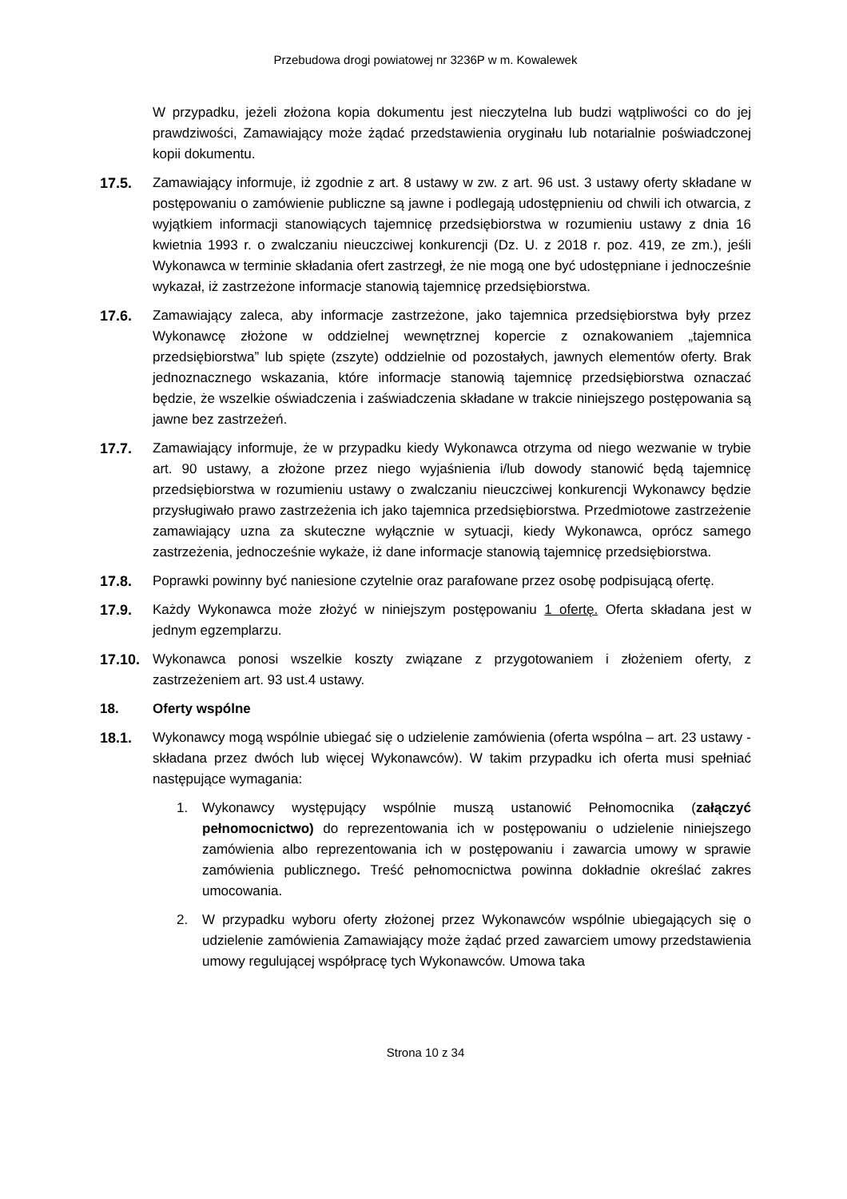Przebudowa drogi powiatowej nr 3236P w m. Kowalewek
W przypadku, jeżeli złożona kopia dokumentu jest nieczytelna lub budzi wątpliwości co do jej prawdziwości, Zamawiający może żądać przedstawienia oryginału lub notarialnie poświadczonej kopii dokumentu.
17.5. Zamawiający informuje, iż zgodnie z art. 8 ustawy w zw. z art. 96 ust. 3 ustawy oferty składane w postępowaniu o zamówienie publiczne są jawne i podlegają udostępnieniu od chwili ich otwarcia, z wyjątkiem informacji stanowiących tajemnicę przedsiębiorstwa w rozumieniu ustawy z dnia 16 kwietnia 1993 r. o zwalczaniu nieuczciwej konkurencji (Dz. U. z 2018 r. poz. 419, ze zm.), jeśli Wykonawca w terminie składania ofert zastrzegł, że nie mogą one być udostępniane i jednocześnie wykazał, iż zastrzeżone informacje stanowią tajemnicę przedsiębiorstwa.
17.6. Zamawiający zaleca, aby informacje zastrzeżone, jako tajemnica przedsiębiorstwa były przez Wykonawcę złożone w oddzielnej wewnętrznej kopercie z oznakowaniem „tajemnica przedsiębiorstwa” lub spięte (zszyte) oddzielnie od pozostałych, jawnych elementów oferty. Brak jednoznacznego wskazania, które informacje stanowią tajemnicę przedsiębiorstwa oznaczać będzie, że wszelkie oświadczenia i zaświadczenia składane w trakcie niniejszego postępowania są jawne bez zastrzeżeń.
17.7. Zamawiający informuje, że w przypadku kiedy Wykonawca otrzyma od niego wezwanie w trybie art. 90 ustawy, a złożone przez niego wyjaśnienia i/lub dowody stanowić będą tajemnicę przedsiębiorstwa w rozumieniu ustawy o zwalczaniu nieuczciwej konkurencji Wykonawcy będzie przysługiwało prawo zastrzeżenia ich jako tajemnica przedsiębiorstwa. Przedmiotowe zastrzeżenie zamawiający uzna za skuteczne wyłącznie w sytuacji, kiedy Wykonawca, oprócz samego zastrzeżenia, jednocześnie wykaże, iż dane informacje stanowią tajemnicę przedsiębiorstwa.
17.8. Poprawki powinny być naniesione czytelnie oraz parafowane przez osobę podpisującą ofertę.
17.9. Każdy Wykonawca może złożyć w niniejszym postępowaniu 1 ofertę. Oferta składana jest w jednym egzemplarzu.
17.10. Wykonawca ponosi wszelkie koszty związane z przygotowaniem i złożeniem oferty, z zastrzeżeniem art. 93 ust.4 ustawy.
18. Oferty wspólne
18.1. Wykonawcy mogą wspólnie ubiegać się o udzielenie zamówienia (oferta wspólna – art. 23 ustawy - składana przez dwóch lub więcej Wykonawców). W takim przypadku ich oferta musi spełniać następujące wymagania:
1. Wykonawcy występujący wspólnie muszą ustanowić Pełnomocnika (załączyć pełnomocnictwo) do reprezentowania ich w postępowaniu o udzielenie niniejszego zamówienia albo reprezentowania ich w postępowaniu i zawarcia umowy w sprawie zamówienia publicznego. Treść pełnomocnictwa powinna dokładnie określać zakres umocowania.
2. W przypadku wyboru oferty złożonej przez Wykonawców wspólnie ubiegających się o udzielenie zamówienia Zamawiający może żądać przed zawarciem umowy przedstawienia umowy regulującej współpracę tych Wykonawców. Umowa taka
Strona 10 z 34